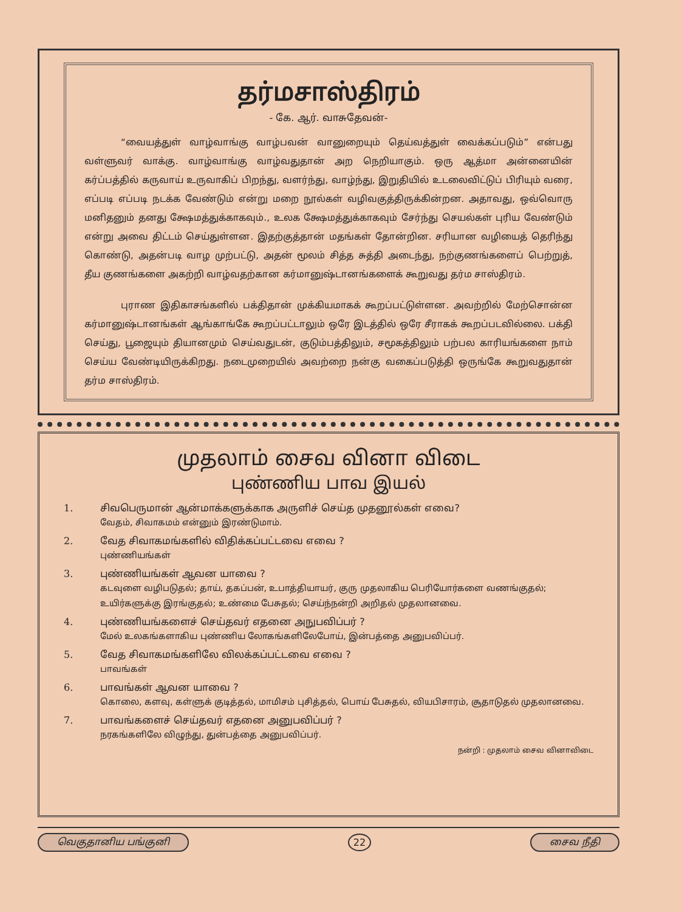தர்மசாஸ்திரம்
- கே. ஆர். வாசுதேவன்-
“வையத்துள் வாழ்வாங்கு வாழ்பவன் வானுறையும் தெய்வத்துள் வைக்கப்படும்” என்பது வள்ளுவர் வாக்கு. வாழ்வாங்கு வாழ்வதுதான் அற நெறியாகும். ஒரு ஆத்மா அன்னையின் கர்ப்பத்தில் கருவாய் உருவாகிப் பிறந்து, வளர்ந்து, வாழ்ந்து, இறுதியில் உடலைவிட்டுப் பிரியும் வரை, எப்படி எப்படி நடக்க வேண்டும் என்று மறை நூல்கள் வழிவகுத்திருக்கின்றன. அதாவது, ஒவ்வொரு மனிதனும் தனது க்ஷேமத்துக்காகவும்., உலக க்ஷேமத்துக்காகவும் சேர்ந்து செயல்கள் புரிய வேண்டும் என்று அவை திட்டம் செய்துள்ளன. இதற்குத்தான் மதங்கள் தோன்றின. சரியான வழியைத் தெரிந்து கொண்டு, அதன்படி வாழ முற்பட்டு, அதன் மூலம் சித்த சுத்தி அடைந்து, நற்குணங்களைப் பெற்றுத், தீய குணங்களை அகற்றி வாழ்வதற்கான கர்மானுஷ்டானங்களைக் கூறுவது தர்ம சாஸ்திரம்.
புராண இதிகாசங்களில் பக்திதான் முக்கியமாகக் கூறப்பட்டுள்ளன. அவற்றில் மேற்சொன்ன கர்மானுஷ்டானங்கள் ஆங்காங்கே கூறப்பட்டாலும் ஒரே இடத்தில் ஒரே சீராகக் கூறப்படவில்லை. பக்தி செய்து, பூஜையும் தியானமும் செய்வதுடன், குடும்பத்திலும், சமூகத்திலும் பற்பல காரியங்களை நாம் செய்ய வேண்டியிருக்கிறது. நடைமுறையில் அவற்றை நன்கு வகைப்படுத்தி ஒருங்கே கூறுவதுதான் தர்ம சாஸ்திரம்.
முதலாம் சைவ வினா விடை
புண்ணிய பாவ இயல்
1. சிவபெருமான் ஆன்மாக்களுக்காக அருளிச் செய்த முதனூல்கள் எவை?
வேதம், சிவாகமம் என்னும் இரண்டுமாம்.
2. வேத சிவாகமங்களில் விதிக்கப்பட்டவை எவை ?
புண்ணியங்கள்
3. புண்ணியங்கள் ஆவன யாவை ?
கடவுளை வழிபடுதல்; தாய், தகப்பன், உபாத்தியாயர், குரு முதலாகிய பெரியோர்களை வணங்குதல்; உயிர்களுக்கு இரங்குதல்; உண்மை பேசுதல்; செய்ந்நன்றி அறிதல் முதலானவை.
4. புண்ணியங்களைச் செய்தவர் எதனை அநுபவிப்பர் ?
மேல் உலகங்களாகிய புண்ணிய லோகங்களிலேபோய், இன்பத்தை அனுபவிப்பர்.
5. வேத சிவாகமங்களிலே விலக்கப்பட்டவை எவை ?
பாவங்கள்
6. பாவங்கள் ஆவன யாவை ?
கொலை, களவு, கள்ளுக் குடித்தல், மாமிசம் புசித்தல், பொய் பேசுதல், வியபிசாரம், சூதாடுதல் முதலானவை.
7. பாவங்களைச் செய்தவர் எதனை அனுபவிப்பர் ?
நரகங்களிலே விழுந்து, துன்பத்தை அனுபவிப்பர்.
நன்றி : முதலாம் சைவ வினாவிடை
வெகுதானிய பங்குனி 22 சைவ நீதி